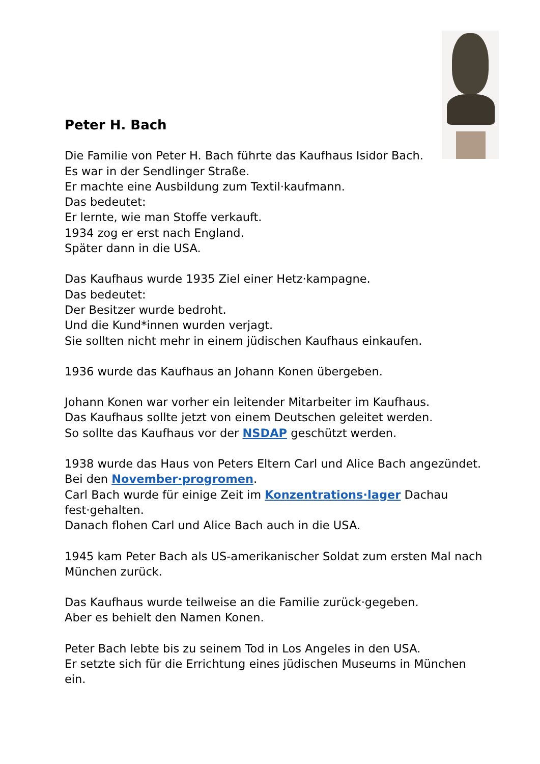Peter H. Bach
Die Familie von Peter H. Bach führte das Kaufhaus Isidor Bach.
Es war in der Sendlinger Straße.
Er machte eine Ausbildung zum Textil·kaufmann.
Das bedeutet:
Er lernte, wie man Stoffe verkauft.
1934 zog er erst nach England.
Später dann in die USA.
Das Kaufhaus wurde 1935 Ziel einer Hetz·kampagne.
Das bedeutet:
Der Besitzer wurde bedroht.
Und die Kund*innen wurden verjagt.
Sie sollten nicht mehr in einem jüdischen Kaufhaus einkaufen.
1936 wurde das Kaufhaus an Johann Konen übergeben.
Johann Konen war vorher ein leitender Mitarbeiter im Kaufhaus.
Das Kaufhaus sollte jetzt von einem Deutschen geleitet werden.
So sollte das Kaufhaus vor der NSDAP geschützt werden.
1938 wurde das Haus von Peters Eltern Carl und Alice Bach angezündet.
Bei den November·progromen.
Carl Bach wurde für einige Zeit im Konzentrations·lager Dachau fest·gehalten.
Danach flohen Carl und Alice Bach auch in die USA.
1945 kam Peter Bach als US-amerikanischer Soldat zum ersten Mal nach München zurück.
Das Kaufhaus wurde teilweise an die Familie zurück·gegeben.
Aber es behielt den Namen Konen.
Peter Bach lebte bis zu seinem Tod in Los Angeles in den USA.
Er setzte sich für die Errichtung eines jüdischen Museums in München ein.